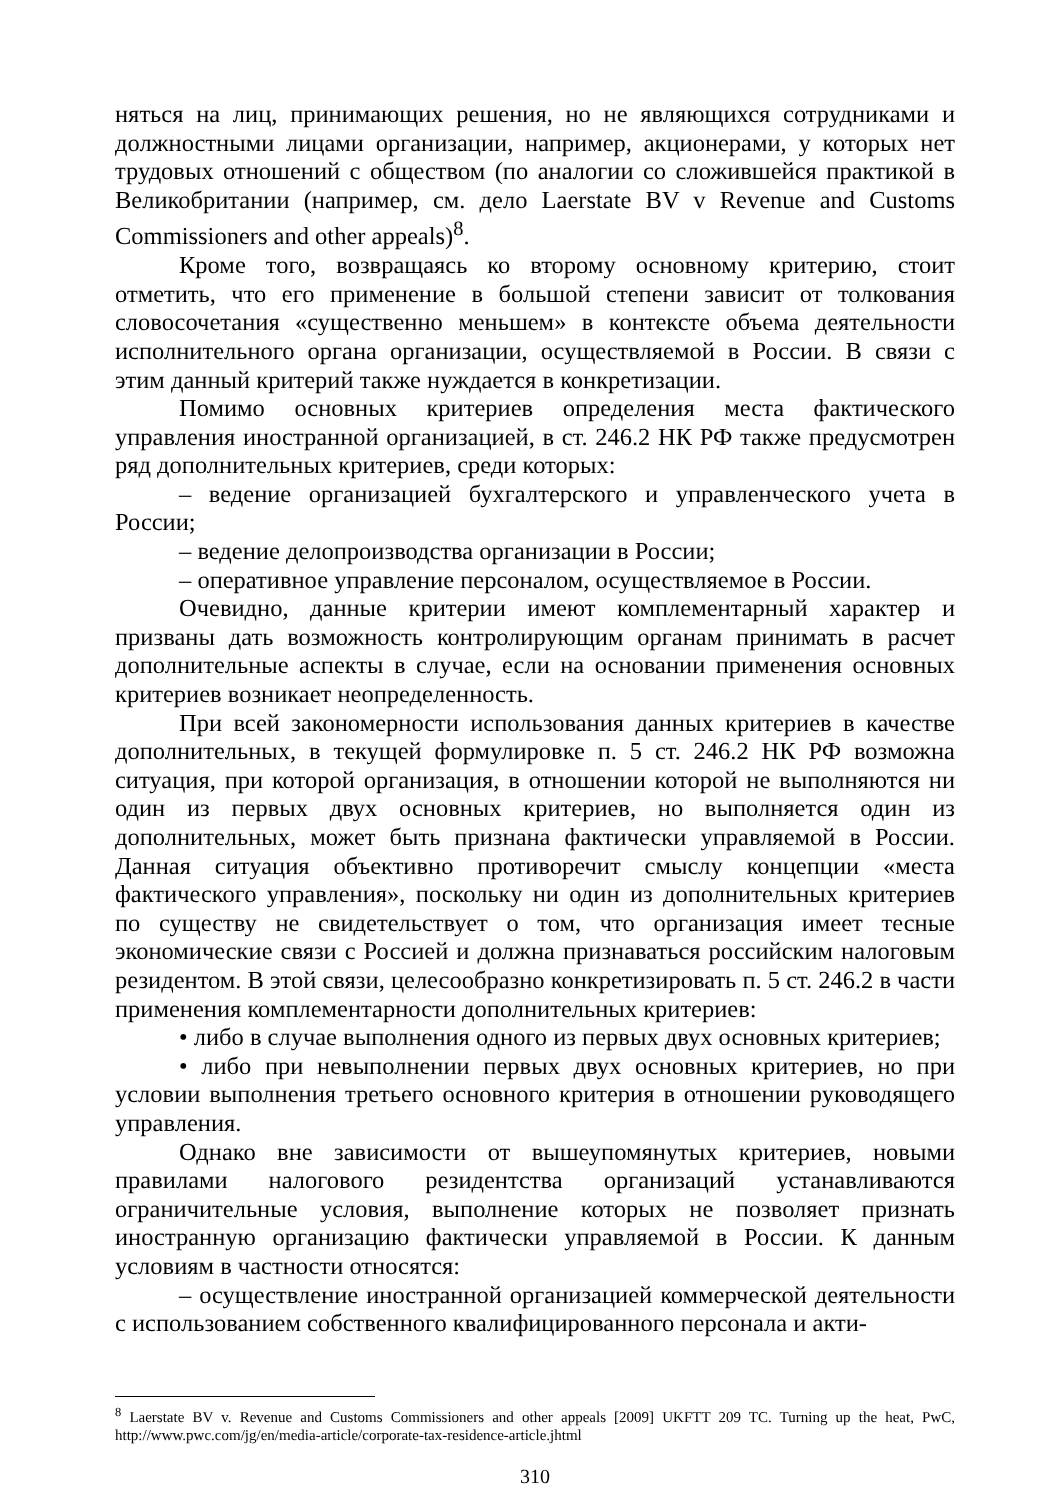няться на лиц, принимающих решения, но не являющихся сотрудниками и должностными лицами организации, например, акционерами, у которых нет трудовых отношений с обществом (по аналогии со сложившейся практикой в Великобритании (например, см. дело Laerstate BV v Revenue and Customs Commissioners and other appeals)<sup>8</sup>.
Кроме того, возвращаясь ко второму основному критерию, стоит отметить, что его применение в большой степени зависит от толкования словосочетания «существенно меньшем» в контексте объема деятельности исполнительного органа организации, осуществляемой в России. В связи с этим данный критерий также нуждается в конкретизации.
Помимо основных критериев определения места фактического управления иностранной организацией, в ст. 246.2 НК РФ также предусмотрен ряд дополнительных критериев, среди которых:
– ведение организацией бухгалтерского и управленческого учета в России;
– ведение делопроизводства организации в России;
– оперативное управление персоналом, осуществляемое в России.
Очевидно, данные критерии имеют комплементарный характер и призваны дать возможность контролирующим органам принимать в расчет дополнительные аспекты в случае, если на основании применения основных критериев возникает неопределенность.
При всей закономерности использования данных критериев в качестве дополнительных, в текущей формулировке п. 5 ст. 246.2 НК РФ возможна ситуация, при которой организация, в отношении которой не выполняются ни один из первых двух основных критериев, но выполняется один из дополнительных, может быть признана фактически управляемой в России. Данная ситуация объективно противоречит смыслу концепции «места фактического управления», поскольку ни один из дополнительных критериев по существу не свидетельствует о том, что организация имеет тесные экономические связи с Россией и должна признаваться российским налоговым резидентом. В этой связи, целесообразно конкретизировать п. 5 ст. 246.2 в части применения комплементарности дополнительных критериев:
• либо в случае выполнения одного из первых двух основных критериев;
• либо при невыполнении первых двух основных критериев, но при условии выполнения третьего основного критерия в отношении руководящего управления.
Однако вне зависимости от вышеупомянутых критериев, новыми правилами налогового резидентства организаций устанавливаются ограничительные условия, выполнение которых не позволяет признать иностранную организацию фактически управляемой в России. К данным условиям в частности относятся:
– осуществление иностранной организацией коммерческой деятельности с использованием собственного квалифицированного персонала и акти-
<sup>8</sup> Laerstate BV v. Revenue and Customs Commissioners and other appeals [2009] UKFTT 209 TC. Turning up the heat, PwC, http://www.pwc.com/jg/en/media-article/corporate-tax-residence-article.jhtml
310